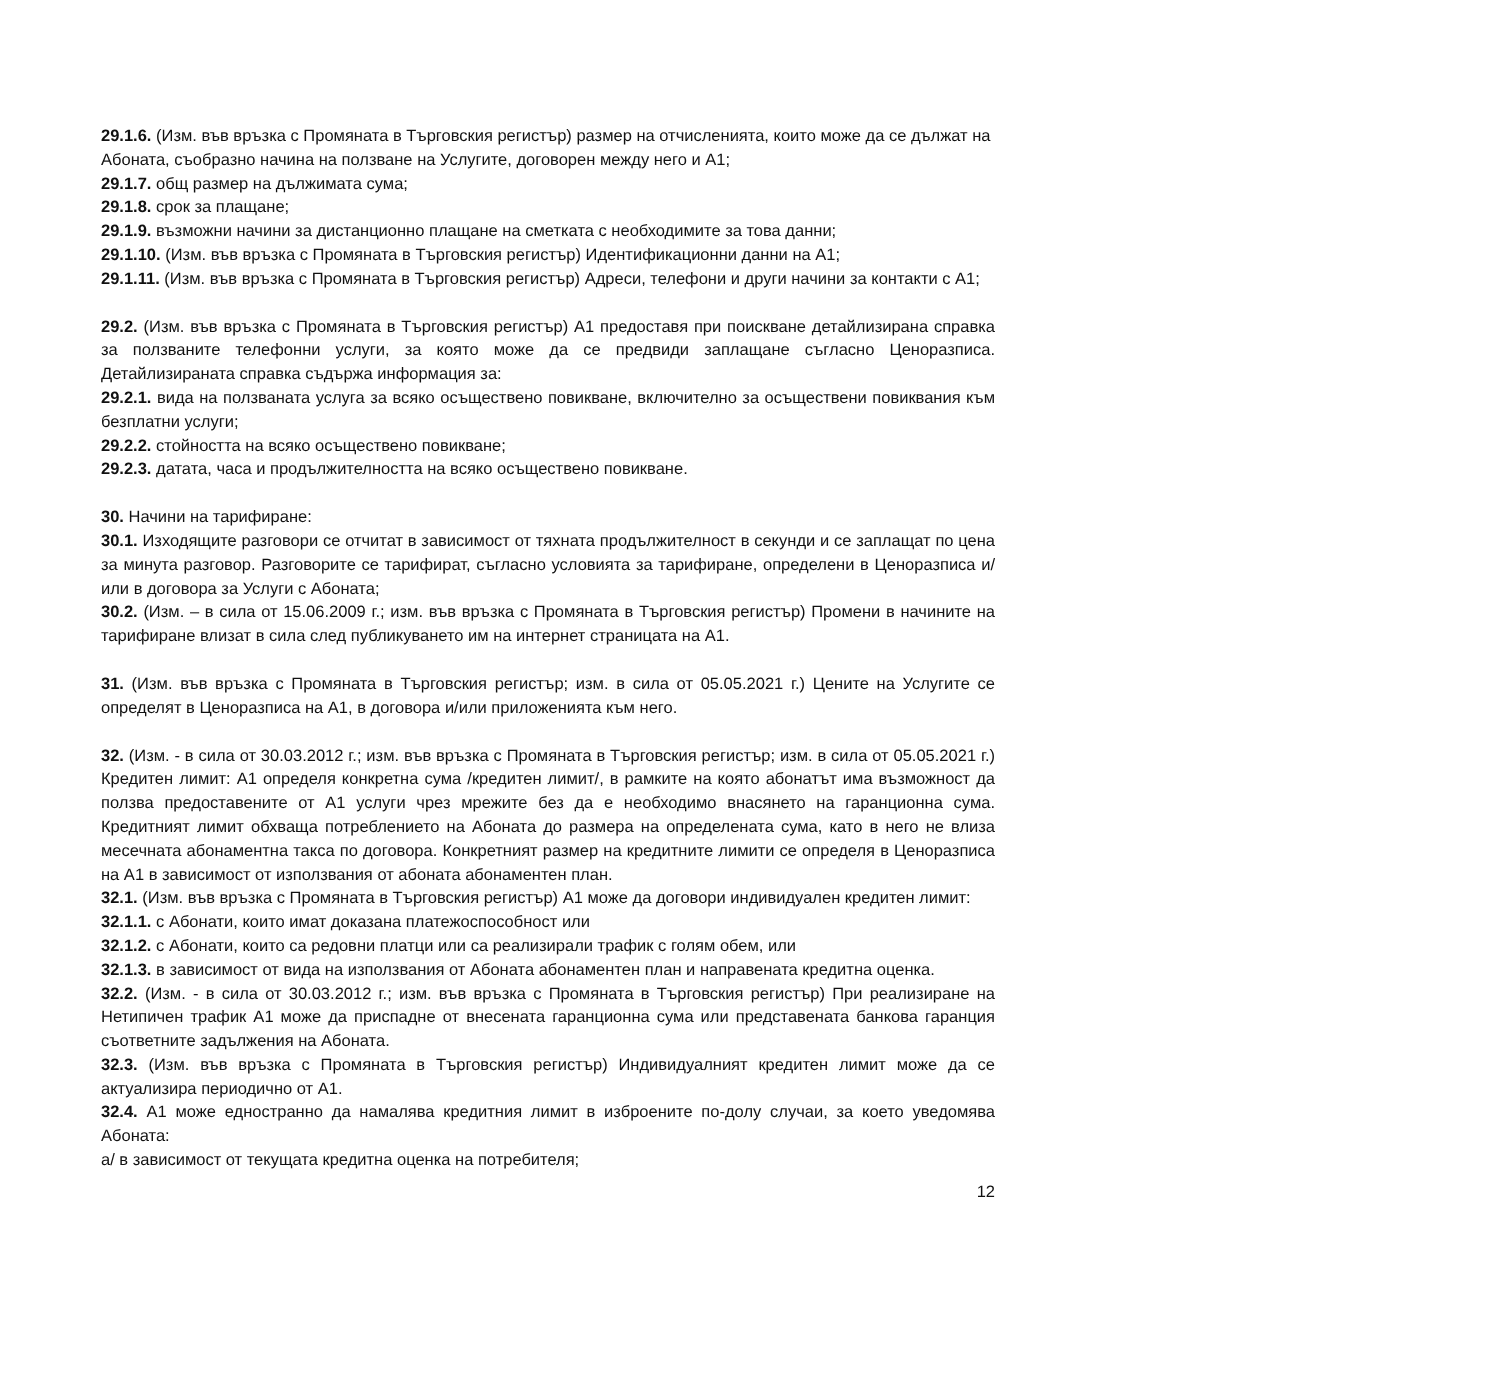29.1.6. (Изм. във връзка с Промяната в Търговския регистър) размер на отчисленията, които може да се дължат на Абоната, съобразно начина на ползване на Услугите, договорен между него и А1;
29.1.7. общ размер на дължимата сума;
29.1.8. срок за плащане;
29.1.9. възможни начини за дистанционно плащане на сметката с необходимите за това данни;
29.1.10. (Изм. във връзка с Промяната в Търговския регистър) Идентификационни данни на А1;
29.1.11. (Изм. във връзка с Промяната в Търговския регистър) Адреси, телефони и други начини за контакти с А1;
29.2. (Изм. във връзка с Промяната в Търговския регистър) А1 предоставя при поискване детайлизирана справка за ползваните телефонни услуги, за която може да се предвиди заплащане съгласно Ценоразписа. Детайлизираната справка съдържа информация за:
29.2.1. вида на ползваната услуга за всяко осъществено повикване, включително за осъществени повиквания към безплатни услуги;
29.2.2. стойността на всяко осъществено повикване;
29.2.3. датата, часа и продължителността на всяко осъществено повикване.
30. Начини на тарифиране:
30.1. Изходящите разговори се отчитат в зависимост от тяхната продължителност в секунди и се заплащат по цена за минута разговор. Разговорите се тарифират, съгласно условията за тарифиране, определени в Ценоразписа и/или в договора за Услуги с Абоната;
30.2. (Изм. – в сила от 15.06.2009 г.; изм. във връзка с Промяната в Търговския регистър) Промени в начините на тарифиране влизат в сила след публикуването им на интернет страницата на А1.
31. (Изм. във връзка с Промяната в Търговския регистър; изм. в сила от 05.05.2021 г.) Цените на Услугите се определят в Ценоразписа на А1, в договора и/или приложенията към него.
32. (Изм. - в сила от 30.03.2012 г.; изм. във връзка с Промяната в Търговския регистър; изм. в сила от 05.05.2021 г.) Кредитен лимит: А1 определя конкретна сума /кредитен лимит/, в рамките на която абонатът има възможност да ползва предоставените от А1 услуги чрез мрежите без да е необходимо внасянето на гаранционна сума. Кредитният лимит обхваща потреблението на Абоната до размера на определената сума, като в него не влиза месечната абонаментна такса по договора. Конкретният размер на кредитните лимити се определя в Ценоразписа на А1 в зависимост от използвания от абоната абонаментен план.
32.1. (Изм. във връзка с Промяната в Търговския регистър) А1 може да договори индивидуален кредитен лимит:
32.1.1. с Абонати, които имат доказана платежоспособност или
32.1.2. с Абонати, които са редовни платци или са реализирали трафик с голям обем, или
32.1.3. в зависимост от вида на използвания от Абоната абонаментен план и направената кредитна оценка.
32.2. (Изм. - в сила от 30.03.2012 г.; изм. във връзка с Промяната в Търговския регистър) При реализиране на Нетипичен трафик А1 може да приспадне от внесената гаранционна сума или представената банкова гаранция съответните задължения на Абоната.
32.3. (Изм. във връзка с Промяната в Търговския регистър) Индивидуалният кредитен лимит може да се актуализира периодично от А1.
32.4. А1 може едностранно да намалява кредитния лимит в изброените по-долу случаи, за което уведомява Абоната:
а/ в зависимост от текущата кредитна оценка на потребителя;
12